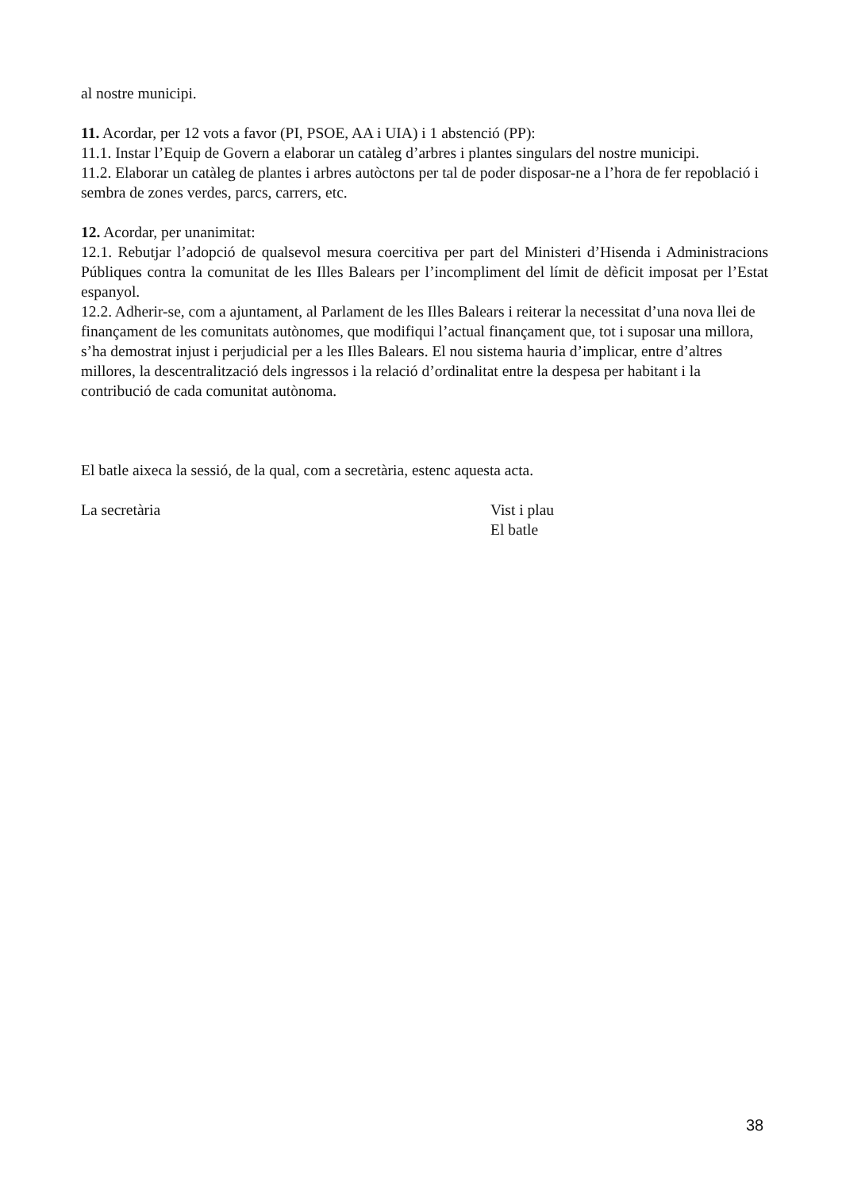al nostre municipi.
11. Acordar, per 12 vots a favor (PI, PSOE, AA i UIA) i 1 abstenció (PP):
11.1. Instar l’Equip de Govern a elaborar un catàleg d’arbres i plantes singulars del nostre municipi.
11.2. Elaborar un catàleg de plantes i arbres autòctons per tal de poder disposar-ne a l’hora de fer repoblació i sembra de zones verdes, parcs, carrers, etc.
12. Acordar, per unanimitat:
12.1. Rebutjar l’adopció de qualsevol mesura coercitiva per part del Ministeri d’Hisenda i Administracions Públiques contra la comunitat de les Illes Balears per l’incompliment del límit de dèficit imposat per l’Estat espanyol.
12.2. Adherir-se, com a ajuntament, al Parlament de les Illes Balears i reiterar la necessitat d’una nova llei de finançament de les comunitats autònomes, que modifiqui l’actual finançament que, tot i suposar una millora, s’ha demostrat injust i perjudicial per a les Illes Balears. El nou sistema hauria d’implicar, entre d’altres millores, la descentralització dels ingressos i la relació d’ordinalitat entre la despesa per habitant i la contribució de cada comunitat autònoma.
El batle aixeca la sessió, de la qual, com a secretària, estenc aquesta acta.
La secretària Vist i plau
El batle
38